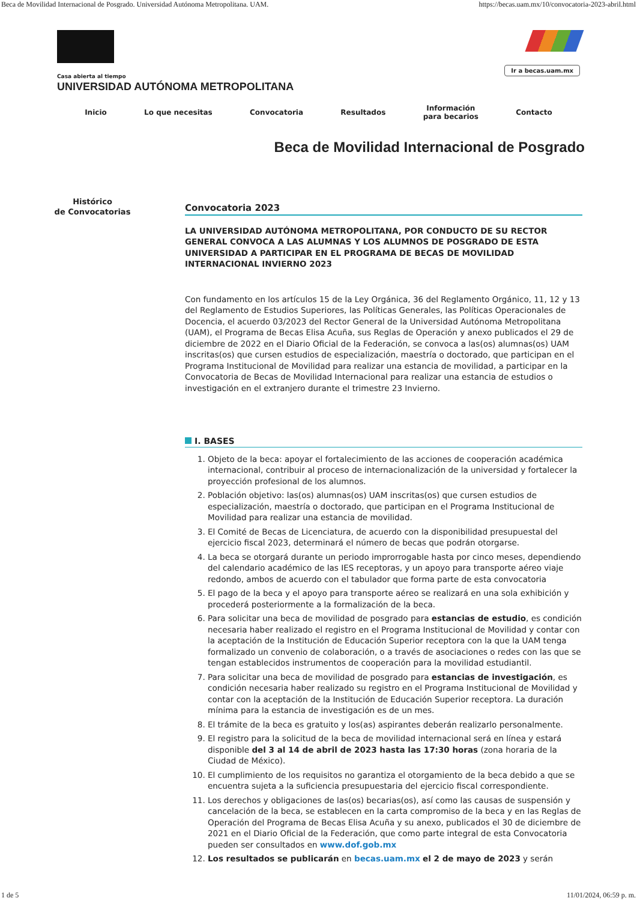Beca de Movilidad Internacional de Posgrado. Universidad Autónoma Metropolitana. UAM. https://becas.uam.mx/10/convocatoria-2023-abril.html
Casa abierta al tiempo
UNIVERSIDAD AUTÓNOMA METROPOLITANA
Ir a becas.uam.mx
Inicio Lo que necesitas Convocatoria Resultados Información
para becarios Contacto
Beca de Movilidad Internacional de Posgrado
Histórico
de Convocatorias
Convocatoria 2023
LA UNIVERSIDAD AUTÓNOMA METROPOLITANA, POR CONDUCTO DE SU RECTOR GENERAL CONVOCA A LAS ALUMNAS Y LOS ALUMNOS DE POSGRADO DE ESTA UNIVERSIDAD A PARTICIPAR EN EL PROGRAMA DE BECAS DE MOVILIDAD INTERNACIONAL INVIERNO 2023
Con fundamento en los artículos 15 de la Ley Orgánica, 36 del Reglamento Orgánico, 11, 12 y 13 del Reglamento de Estudios Superiores, las Políticas Generales, las Políticas Operacionales de Docencia, el acuerdo 03/2023 del Rector General de la Universidad Autónoma Metropolitana (UAM), el Programa de Becas Elisa Acuña, sus Reglas de Operación y anexo publicados el 29 de diciembre de 2022 en el Diario Oficial de la Federación, se convoca a las(os) alumnas(os) UAM inscritas(os) que cursen estudios de especialización, maestría o doctorado, que participan en el Programa Institucional de Movilidad para realizar una estancia de movilidad, a participar en la Convocatoria de Becas de Movilidad Internacional para realizar una estancia de estudios o investigación en el extranjero durante el trimestre 23 Invierno.
I. BASES
1. Objeto de la beca: apoyar el fortalecimiento de las acciones de cooperación académica internacional, contribuir al proceso de internacionalización de la universidad y fortalecer la proyección profesional de los alumnos.
2. Población objetivo: las(os) alumnas(os) UAM inscritas(os) que cursen estudios de especialización, maestría o doctorado, que participan en el Programa Institucional de Movilidad para realizar una estancia de movilidad.
3. El Comité de Becas de Licenciatura, de acuerdo con la disponibilidad presupuestal del ejercicio fiscal 2023, determinará el número de becas que podrán otorgarse.
4. La beca se otorgará durante un periodo improrrogable hasta por cinco meses, dependiendo del calendario académico de las IES receptoras, y un apoyo para transporte aéreo viaje redondo, ambos de acuerdo con el tabulador que forma parte de esta convocatoria
5. El pago de la beca y el apoyo para transporte aéreo se realizará en una sola exhibición y procederá posteriormente a la formalización de la beca.
6. Para solicitar una beca de movilidad de posgrado para estancias de estudio, es condición necesaria haber realizado el registro en el Programa Institucional de Movilidad y contar con la aceptación de la Institución de Educación Superior receptora con la que la UAM tenga formalizado un convenio de colaboración, o a través de asociaciones o redes con las que se tengan establecidos instrumentos de cooperación para la movilidad estudiantil.
7. Para solicitar una beca de movilidad de posgrado para estancias de investigación, es condición necesaria haber realizado su registro en el Programa Institucional de Movilidad y contar con la aceptación de la Institución de Educación Superior receptora. La duración mínima para la estancia de investigación es de un mes.
8. El trámite de la beca es gratuito y los(as) aspirantes deberán realizarlo personalmente.
9. El registro para la solicitud de la beca de movilidad internacional será en línea y estará disponible del 3 al 14 de abril de 2023 hasta las 17:30 horas (zona horaria de la Ciudad de México).
10. El cumplimiento de los requisitos no garantiza el otorgamiento de la beca debido a que se encuentra sujeta a la suficiencia presupuestaria del ejercicio fiscal correspondiente.
11. Los derechos y obligaciones de las(os) becarias(os), así como las causas de suspensión y cancelación de la beca, se establecen en la carta compromiso de la beca y en las Reglas de Operación del Programa de Becas Elisa Acuña y su anexo, publicados el 30 de diciembre de 2021 en el Diario Oficial de la Federación, que como parte integral de esta Convocatoria pueden ser consultados en www.dof.gob.mx
12. Los resultados se publicarán en becas.uam.mx el 2 de mayo de 2023 y serán
1 de 5 11/01/2024, 06:59 p. m.